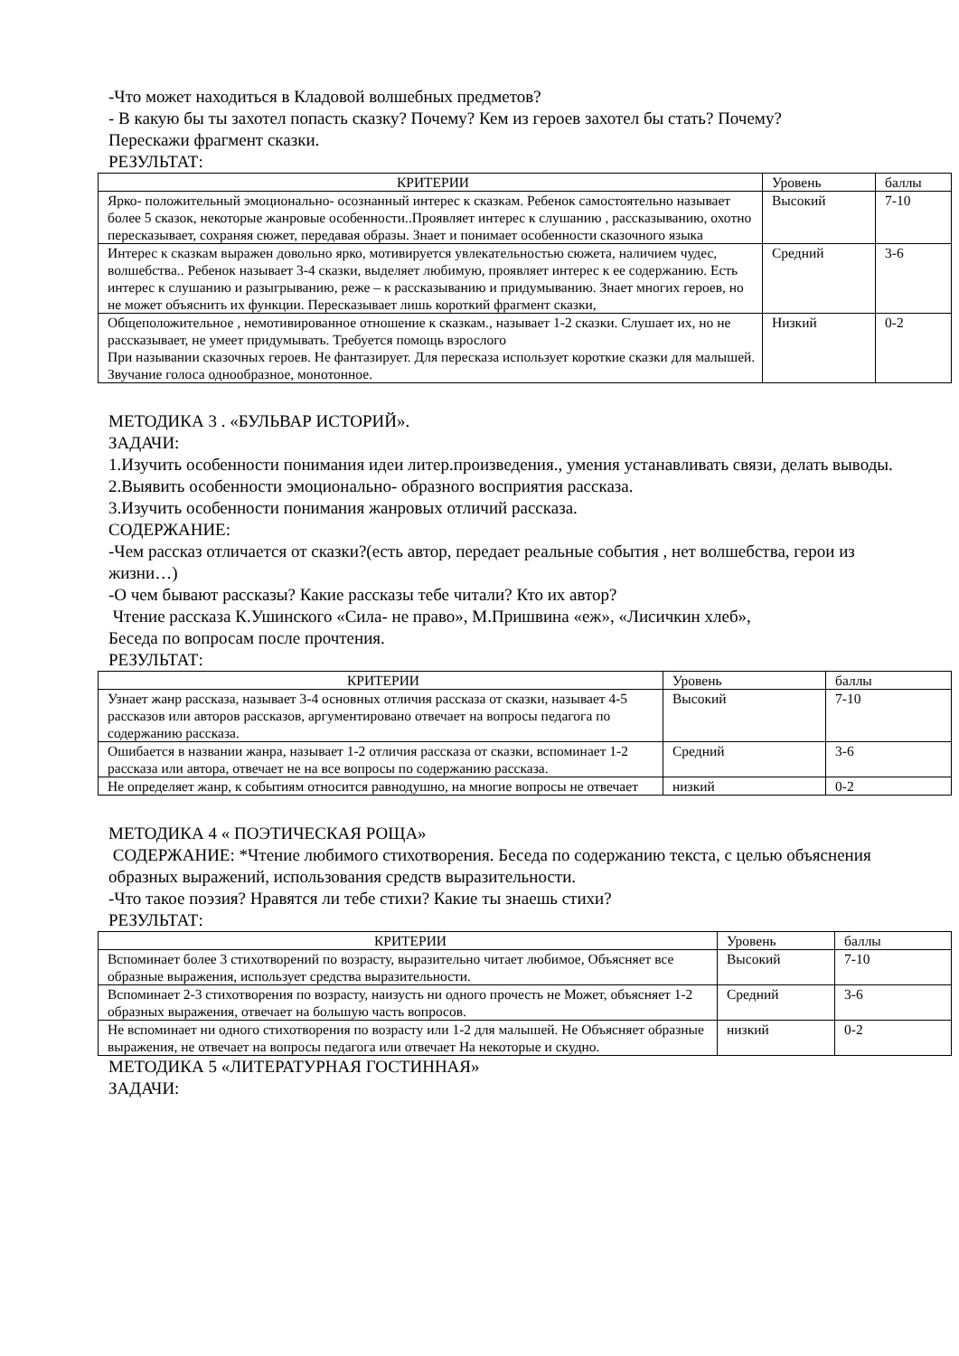-Что может находиться в Кладовой волшебных предметов?
- В какую бы ты захотел попасть сказку? Почему? Кем из героев захотел бы стать? Почему?
Перескажи фрагмент сказки.
РЕЗУЛЬТАТ:
| КРИТЕРИИ | Уровень | баллы |
| --- | --- | --- |
| Ярко- положительный эмоционально- осознанный интерес к сказкам. Ребенок самостоятельно называет более 5 сказок, некоторые жанровые особенности..Проявляет интерес к слушанию , рассказыванию, охотно пересказывает, сохраняя сюжет, передавая образы. Знает и понимает особенности сказочного языка | Высокий | 7-10 |
| Интерес к сказкам выражен довольно ярко, мотивируется увлекательностью сюжета, наличием чудес, волшебства.. Ребенок называет 3-4 сказки, выделяет любимую, проявляет интерес к ее содержанию. Есть интерес к слушанию и разыгрыванию, реже – к рассказыванию и придумыванию. Знает многих героев, но не может объяснить их функции. Пересказывает лишь короткий фрагмент сказки, | Средний | 3-6 |
| Общеположительное , немотивированное отношение к сказкам., называет 1-2 сказки. Слушает их, но не рассказывает, не умеет придумывать. Требуется помощь взрослого При назывании сказочных героев. Не фантазирует. Для пересказа использует короткие сказки для малышей. Звучание голоса однообразное, монотонное. | Низкий | 0-2 |
МЕТОДИКА 3 . «БУЛЬВАР ИСТОРИЙ».
ЗАДАЧИ:
1.Изучить особенности понимания идеи литер.произведения., умения устанавливать связи, делать выводы.
2.Выявить особенности эмоционально- образного восприятия рассказа.
3.Изучить особенности понимания жанровых отличий рассказа.
СОДЕРЖАНИЕ:
-Чем рассказ отличается от сказки?(есть автор, передает реальные события , нет волшебства, герои из жизни…)
-О чем бывают рассказы? Какие рассказы тебе читали? Кто их автор?
Чтение рассказа К.Ушинского «Сила- не право», М.Пришвина «еж», «Лисичкин хлеб»,
Беседа по вопросам после прочтения.
РЕЗУЛЬТАТ:
| КРИТЕРИИ | Уровень | баллы |
| --- | --- | --- |
| Узнает жанр рассказа, называет 3-4 основных отличия рассказа от сказки, называет 4-5 рассказов или авторов рассказов, аргументировано отвечает на вопросы педагога по содержанию рассказа. | Высокий | 7-10 |
| Ошибается в названии жанра, называет 1-2 отличия рассказа от сказки, вспоминает 1-2 рассказа или автора, отвечает не на все вопросы по содержанию рассказа. | Средний | 3-6 |
| Не определяет жанр, к событиям относится равнодушно, на многие вопросы не отвечает | низкий | 0-2 |
МЕТОДИКА 4 « ПОЭТИЧЕСКАЯ РОЩА»
СОДЕРЖАНИЕ: *Чтение любимого стихотворения. Беседа по содержанию текста, с целью объяснения образных выражений, использования средств выразительности.
-Что такое поэзия? Нравятся ли тебе стихи? Какие ты знаешь стихи?
РЕЗУЛЬТАТ:
| КРИТЕРИИ | Уровень | баллы |
| --- | --- | --- |
| Вспоминает более 3 стихотворений по возрасту, выразительно читает любимое, Объясняет все образные выражения, использует средства выразительности. | Высокий | 7-10 |
| Вспоминает 2-3 стихотворения по возрасту, наизусть ни одного прочесть не Может, объясняет 1-2 образных выражения, отвечает на большую часть вопросов. | Средний | 3-6 |
| Не вспоминает ни одного стихотворения по возрасту или 1-2 для малышей. Не Объясняет образные выражения, не отвечает на вопросы педагога или отвечает На некоторые и скудно. | низкий | 0-2 |
МЕТОДИКА 5 «ЛИТЕРАТУРНАЯ ГОСТИННАЯ»
ЗАДАЧИ: